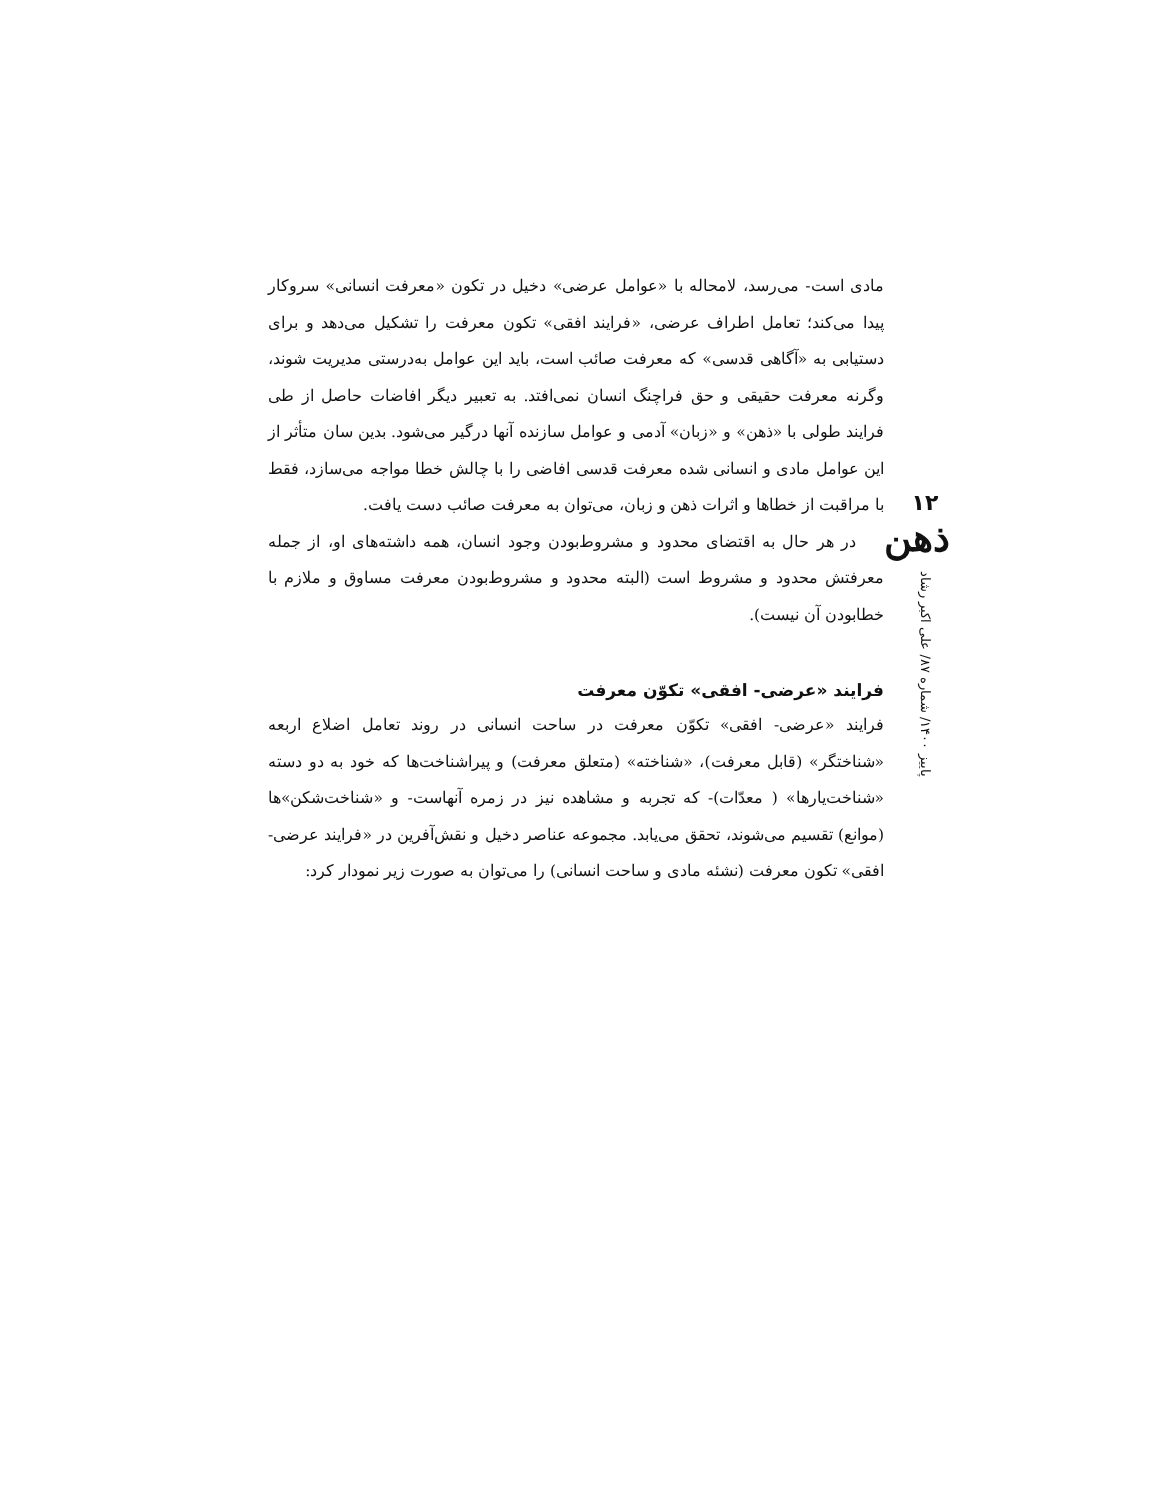مادی است- می‌رسد، لامحاله با «عوامل عرضی» دخیل در تکون «معرفت انسانی» سروکار پیدا می‌کند؛ تعامل اطراف عرضی، «فرایند افقی» تکون معرفت را تشکیل می‌دهد و برای دستیابی به «آگاهی قدسی» که معرفت صائب است، باید این عوامل به‌درستی مدیریت شوند، وگرنه معرفت حقیقی و حق فراچنگ انسان نمی‌افتد. به تعبیر دیگر افاضات حاصل از طی فرایند طولی با «ذهن» و «زبان» آدمی و عوامل سازنده آنها درگیر می‌شود. بدین سان متأثر از این عوامل مادی و انسانی شده معرفت قدسی افاضی را با چالش خطا مواجه می‌سازد، فقط با مراقبت از خطاها و اثرات ذهن و زبان، می‌توان به معرفت صائب دست یافت.
در هر حال به اقتضای محدود و مشروط‌بودن وجود انسان، همه داشته‌های او، از جمله معرفتش محدود و مشروط است (البته محدود و مشروط‌بودن معرفت مساوق و ملازم با خطابودن آن نیست).
فرایند «عرضی- افقی» تکوّن معرفت
فرایند «عرضی- افقی» تکوّن معرفت در ساحت انسانی در روند تعامل اضلاع اربعه «شناختگر» (قابل معرفت)، «شناخته» (متعلق معرفت) و پیراشناخت‌ها که خود به دو دسته «شناخت‌یارها» ( معدّات)- که تجربه و مشاهده نیز در زمره آنهاست- و «شناخت‌شکن»ها (موانع) تقسیم می‌شوند، تحقق می‌یابد. مجموعه عناصر دخیل و نقش‌آفرین در «فرایند عرضی- افقی» تکون معرفت (نشئه مادی و ساحت انسانی) را می‌توان به صورت زیر نمودار کرد:
۱۲
ذهن
پاییز ۱۴۰۰/ شماره ۸۷/ علی اکبر رشاد